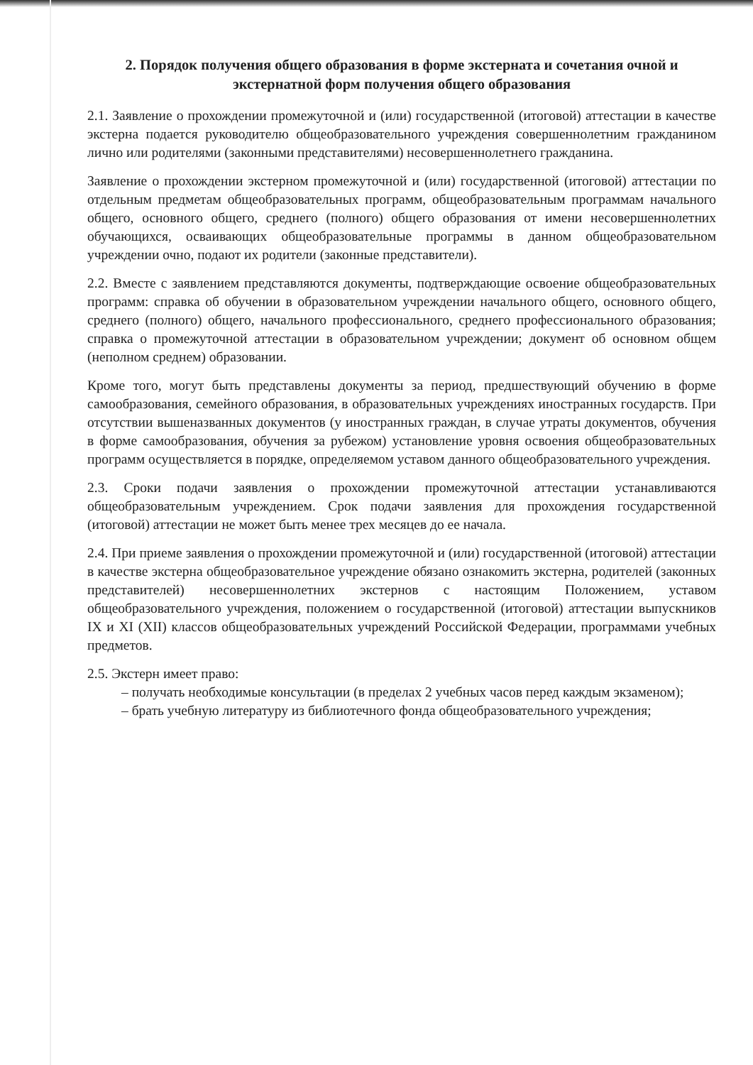2. Порядок получения общего образования в форме экстерната и сочетания очной и экстернатной форм получения общего образования
2.1. Заявление о прохождении промежуточной и (или) государственной (итоговой) аттестации в качестве экстерна подается руководителю общеобразовательного учреждения совершеннолетним гражданином лично или родителями (законными представителями) несовершеннолетнего гражданина.
Заявление о прохождении экстерном промежуточной и (или) государственной (итоговой) аттестации по отдельным предметам общеобразовательных программ, общеобразовательным программам начального общего, основного общего, среднего (полного) общего образования от имени несовершеннолетних обучающихся, осваивающих общеобразовательные программы в данном общеобразовательном учреждении очно, подают их родители (законные представители).
2.2. Вместе с заявлением представляются документы, подтверждающие освоение общеобразовательных программ: справка об обучении в образовательном учреждении начального общего, основного общего, среднего (полного) общего, начального профессионального, среднего профессионального образования; справка о промежуточной аттестации в образовательном учреждении; документ об основном общем (неполном среднем) образовании.
Кроме того, могут быть представлены документы за период, предшествующий обучению в форме самообразования, семейного образования, в образовательных учреждениях иностранных государств. При отсутствии вышеназванных документов (у иностранных граждан, в случае утраты документов, обучения в форме самообразования, обучения за рубежом) установление уровня освоения общеобразовательных программ осуществляется в порядке, определяемом уставом данного общеобразовательного учреждения.
2.3. Сроки подачи заявления о прохождении промежуточной аттестации устанавливаются общеобразовательным учреждением. Срок подачи заявления для прохождения государственной (итоговой) аттестации не может быть менее трех месяцев до ее начала.
2.4. При приеме заявления о прохождении промежуточной и (или) государственной (итоговой) аттестации в качестве экстерна общеобразовательное учреждение обязано ознакомить экстерна, родителей (законных представителей) несовершеннолетних экстернов с настоящим Положением, уставом общеобразовательного учреждения, положением о государственной (итоговой) аттестации выпускников IX и XI (XII) классов общеобразовательных учреждений Российской Федерации, программами учебных предметов.
2.5. Экстерн имеет право:
– получать необходимые консультации (в пределах 2 учебных часов перед каждым экзаменом);
– брать учебную литературу из библиотечного фонда общеобразовательного учреждения;